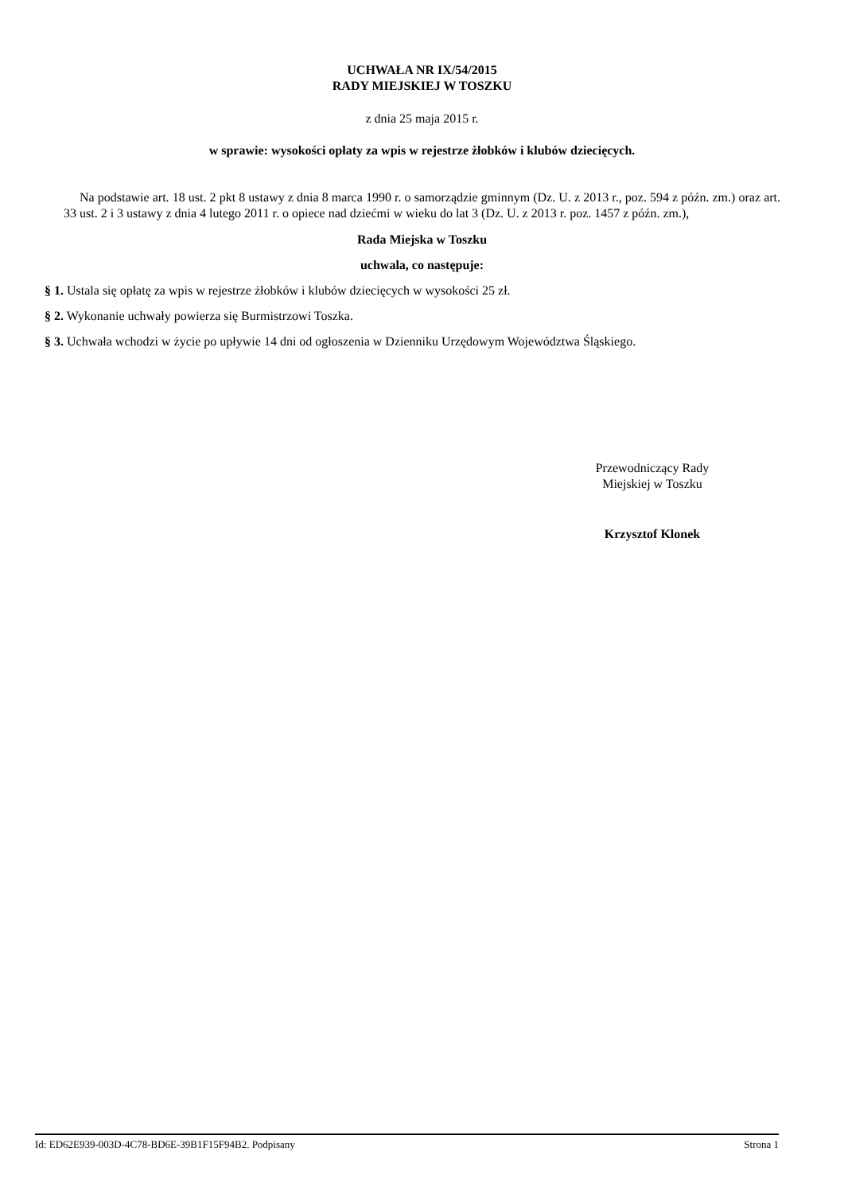UCHWAŁA NR IX/54/2015
RADY MIEJSKIEJ W TOSZKU
z dnia 25 maja 2015 r.
w sprawie: wysokości opłaty za wpis w rejestrze żłobków i klubów dziecięcych.
Na podstawie art. 18 ust. 2 pkt 8 ustawy z dnia 8 marca 1990 r. o samorządzie gminnym (Dz. U. z 2013 r., poz. 594 z późn. zm.) oraz art. 33 ust. 2 i 3 ustawy z dnia 4 lutego 2011 r. o opiece nad dziećmi w wieku do lat 3 (Dz. U. z 2013 r. poz. 1457 z późn. zm.),
Rada Miejska w Toszku
uchwala, co następuje:
§ 1. Ustala się opłatę za wpis w rejestrze żłobków i klubów dziecięcych w wysokości 25 zł.
§ 2. Wykonanie uchwały powierza się Burmistrzowi Toszka.
§ 3. Uchwała wchodzi w życie po upływie 14 dni od ogłoszenia w Dzienniku Urzędowym Województwa Śląskiego.
Przewodniczący Rady
Miejskiej w Toszku
Krzysztof Klonek
Id: ED62E939-003D-4C78-BD6E-39B1F15F94B2. Podpisany Strona 1